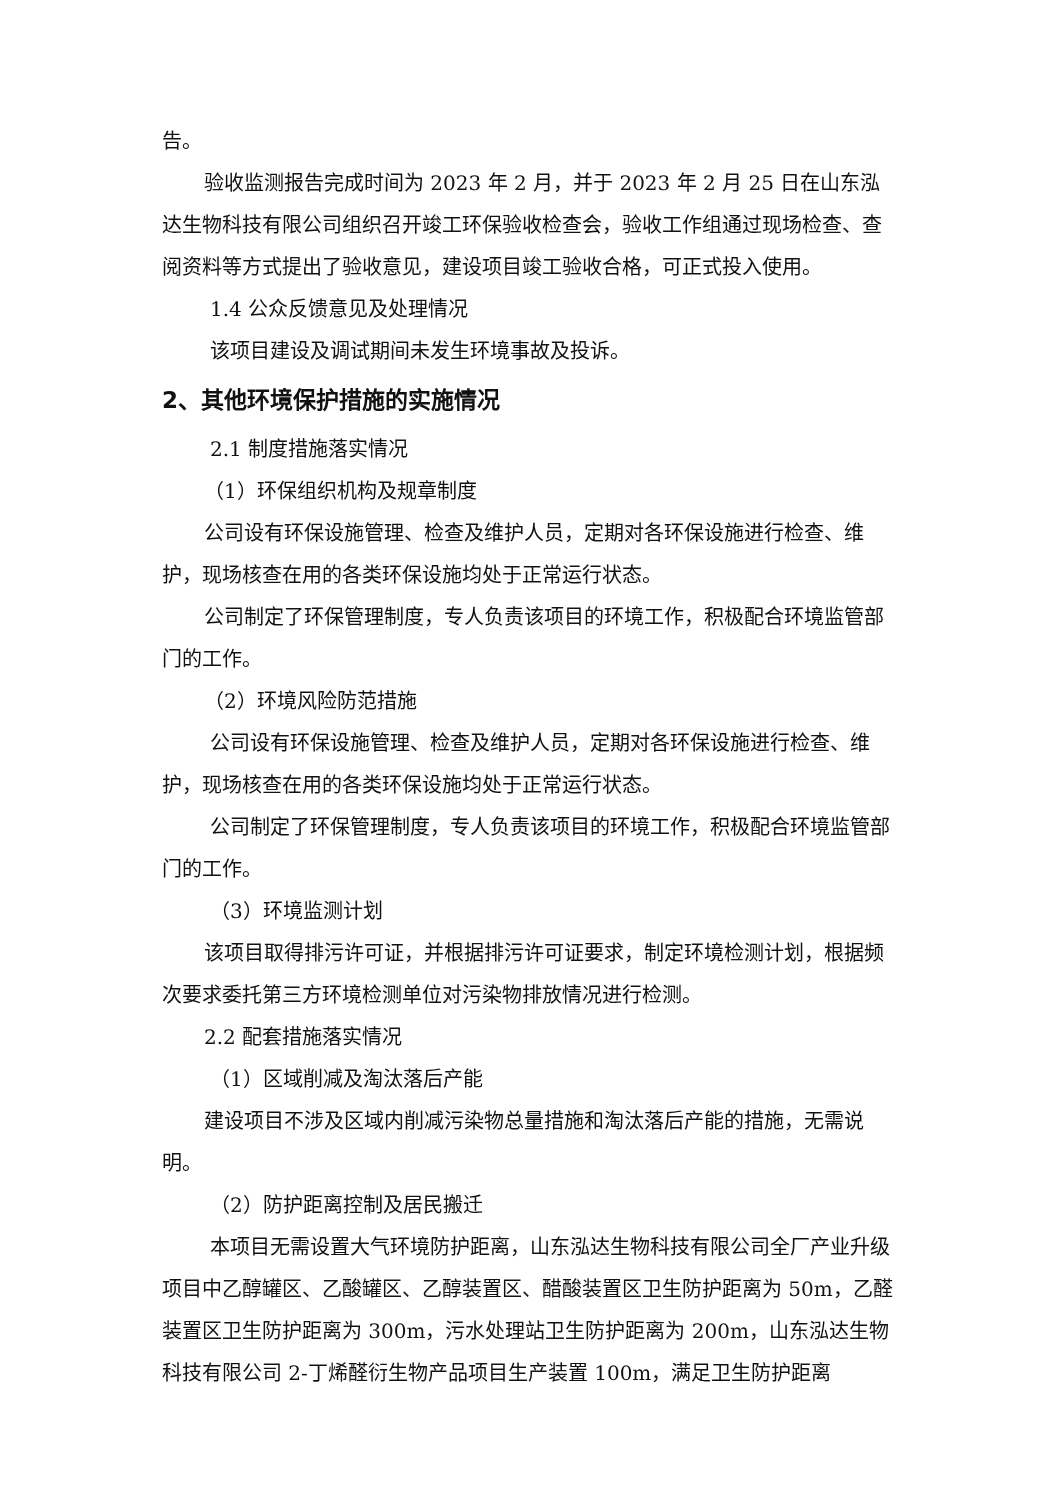告。
验收监测报告完成时间为 2023 年 2 月，并于 2023 年 2 月 25 日在山东泓达生物科技有限公司组织召开竣工环保验收检查会，验收工作组通过现场检查、查阅资料等方式提出了验收意见，建设项目竣工验收合格，可正式投入使用。
1.4 公众反馈意见及处理情况
该项目建设及调试期间未发生环境事故及投诉。
2、其他环境保护措施的实施情况
2.1 制度措施落实情况
（1）环保组织机构及规章制度
公司设有环保设施管理、检查及维护人员，定期对各环保设施进行检查、维护，现场核查在用的各类环保设施均处于正常运行状态。
公司制定了环保管理制度，专人负责该项目的环境工作，积极配合环境监管部门的工作。
（2）环境风险防范措施
公司设有环保设施管理、检查及维护人员，定期对各环保设施进行检查、维护，现场核查在用的各类环保设施均处于正常运行状态。
公司制定了环保管理制度，专人负责该项目的环境工作，积极配合环境监管部门的工作。
（3）环境监测计划
该项目取得排污许可证，并根据排污许可证要求，制定环境检测计划，根据频次要求委托第三方环境检测单位对污染物排放情况进行检测。
2.2 配套措施落实情况
（1）区域削减及淘汰落后产能
建设项目不涉及区域内削减污染物总量措施和淘汰落后产能的措施，无需说明。
（2）防护距离控制及居民搬迁
本项目无需设置大气环境防护距离，山东泓达生物科技有限公司全厂产业升级项目中乙醇罐区、乙酸罐区、乙醇装置区、醋酸装置区卫生防护距离为 50m，乙醛装置区卫生防护距离为 300m，污水处理站卫生防护距离为 200m，山东泓达生物科技有限公司 2-丁烯醛衍生物产品项目生产装置 100m，满足卫生防护距离